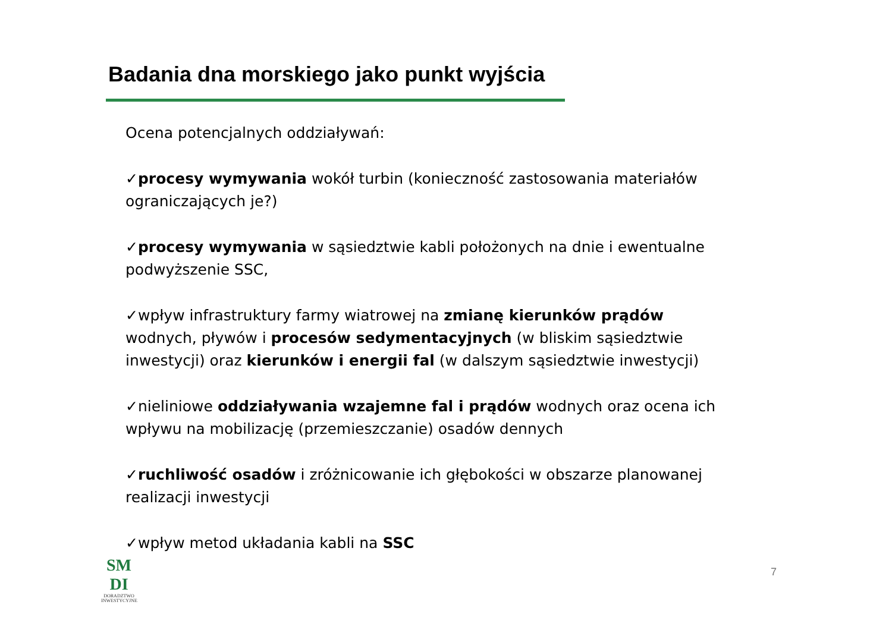Badania dna morskiego jako punkt wyjścia
Ocena potencjalnych oddziaływań:
✓procesy wymywania wokół turbin (konieczność zastosowania materiałów ograniczających je?)
✓procesy wymywania w sąsiedztwie kabli położonych na dnie i ewentualne podwyższenie SSC,
✓wpływ infrastruktury farmy wiatrowej na zmianę kierunków prądów wodnych, pływów i procesów sedymentacyjnych (w bliskim sąsiedztwie inwestycji) oraz kierunków i energii fal (w dalszym sąsiedztwie inwestycji)
✓nieliniowe oddziaływania wzajemne fal i prądów wodnych oraz ocena ich wpływu na mobilizację (przemieszczanie) osadów dennych
✓ruchliwość osadów i zróżnicowanie ich głębokości w obszarze planowanej realizacji inwestycji
✓wpływ metod układania kabli na SSC
SM DI
DORADZTWO
INWESTYCYJNE
7